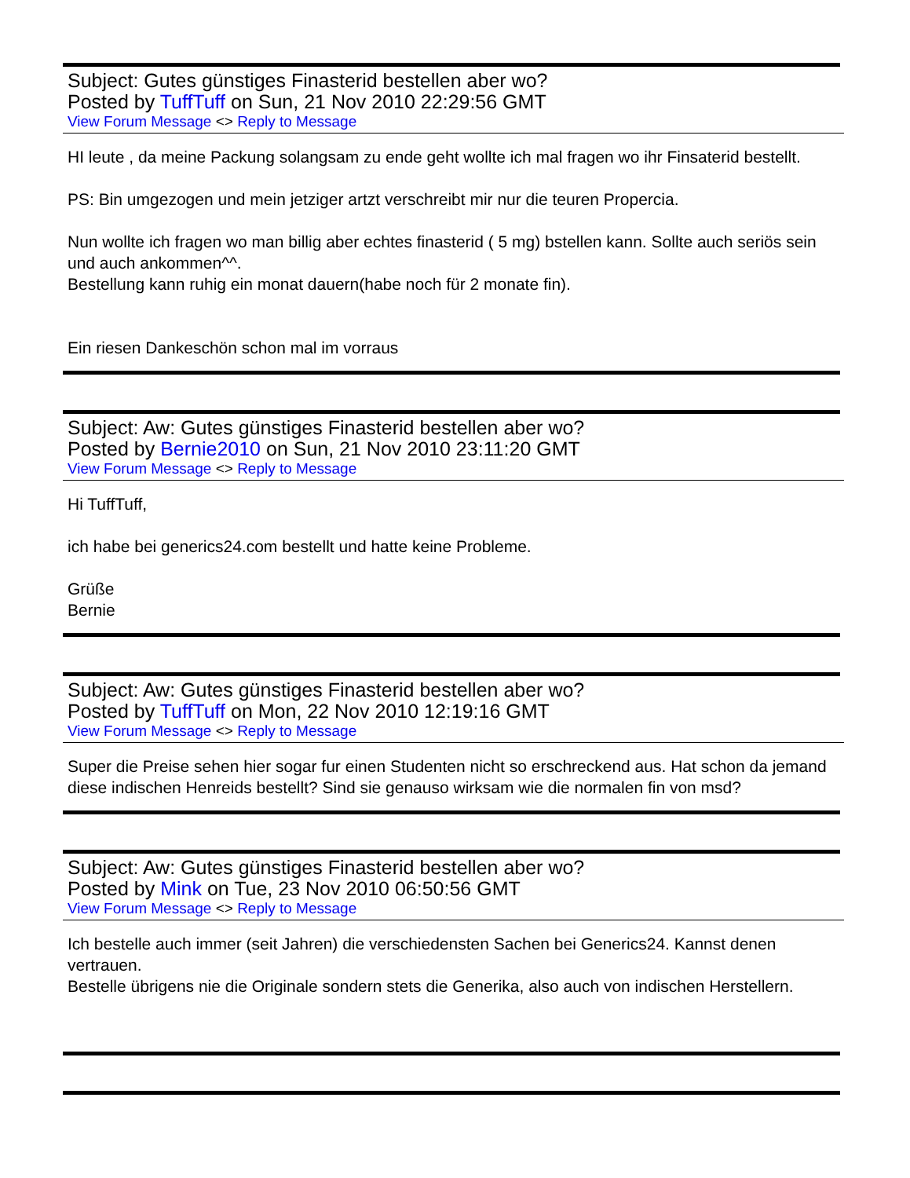Subject: Gutes günstiges Finasterid bestellen aber wo?
Posted by TuffTuff on Sun, 21 Nov 2010 22:29:56 GMT
View Forum Message <> Reply to Message
HI leute , da meine Packung solangsam zu ende geht wollte ich mal fragen wo ihr Finsaterid bestellt.
PS: Bin umgezogen und mein jetziger artzt verschreibt mir nur die teuren Propercia.
Nun wollte ich fragen wo man billig aber echtes finasterid ( 5 mg) bstellen kann. Sollte auch seriös sein und auch ankommen^^.
Bestellung kann ruhig ein monat dauern(habe noch für 2 monate fin).
Ein riesen Dankeschön schon mal im vorraus
Subject: Aw: Gutes günstiges Finasterid bestellen aber wo?
Posted by Bernie2010 on Sun, 21 Nov 2010 23:11:20 GMT
View Forum Message <> Reply to Message
Hi TuffTuff,
ich habe bei generics24.com bestellt und hatte keine Probleme.
Grüße
Bernie
Subject: Aw: Gutes günstiges Finasterid bestellen aber wo?
Posted by TuffTuff on Mon, 22 Nov 2010 12:19:16 GMT
View Forum Message <> Reply to Message
Super die Preise sehen hier sogar fur einen Studenten nicht so erschreckend aus. Hat schon da jemand diese indischen Henreids bestellt? Sind sie genauso wirksam wie die normalen fin von msd?
Subject: Aw: Gutes günstiges Finasterid bestellen aber wo?
Posted by Mink on Tue, 23 Nov 2010 06:50:56 GMT
View Forum Message <> Reply to Message
Ich bestelle auch immer (seit Jahren) die verschiedensten Sachen bei Generics24. Kannst denen vertrauen.
Bestelle übrigens nie die Originale sondern stets die Generika, also auch von indischen Herstellern.